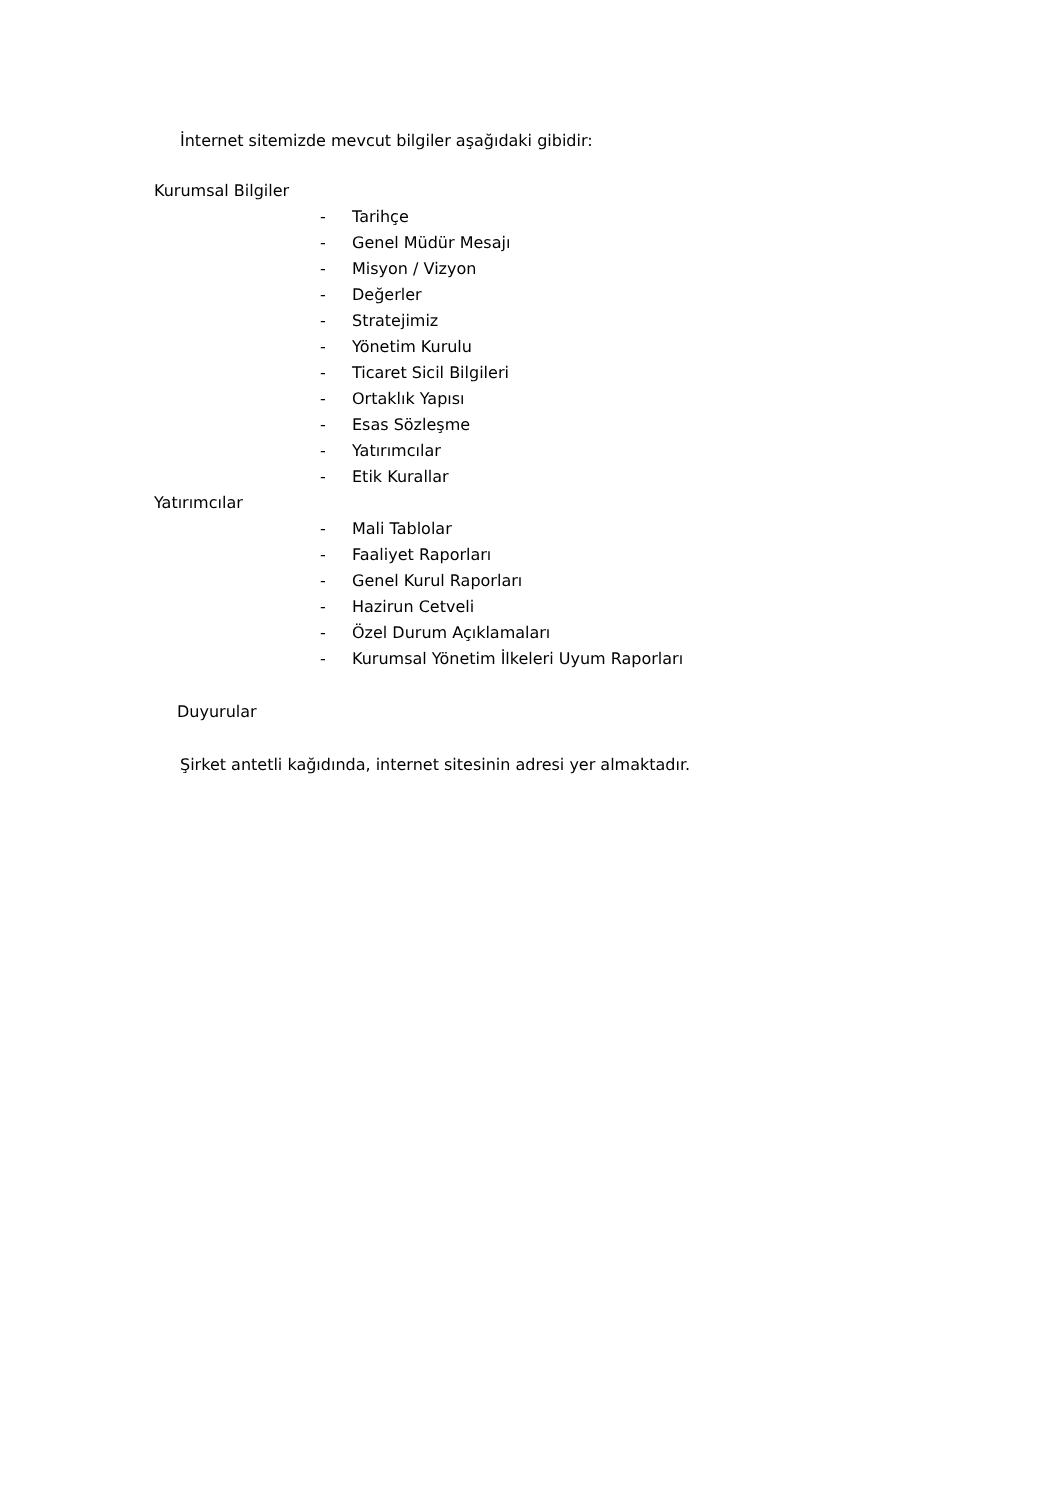İnternet sitemizde mevcut bilgiler aşağıdaki gibidir:
Kurumsal Bilgiler
- Tarihçe
- Genel Müdür Mesajı
- Misyon / Vizyon
- Değerler
- Stratejimiz
- Yönetim Kurulu
- Ticaret Sicil Bilgileri
- Ortaklık Yapısı
- Esas Sözleşme
- Yatırımcılar
- Etik Kurallar
Yatırımcılar
- Mali Tablolar
- Faaliyet Raporları
- Genel Kurul Raporları
- Hazirun Cetveli
- Özel Durum Açıklamaları
- Kurumsal Yönetim İlkeleri Uyum Raporları
Duyurular
Şirket antetli kağıdında, internet sitesinin adresi yer almaktadır.